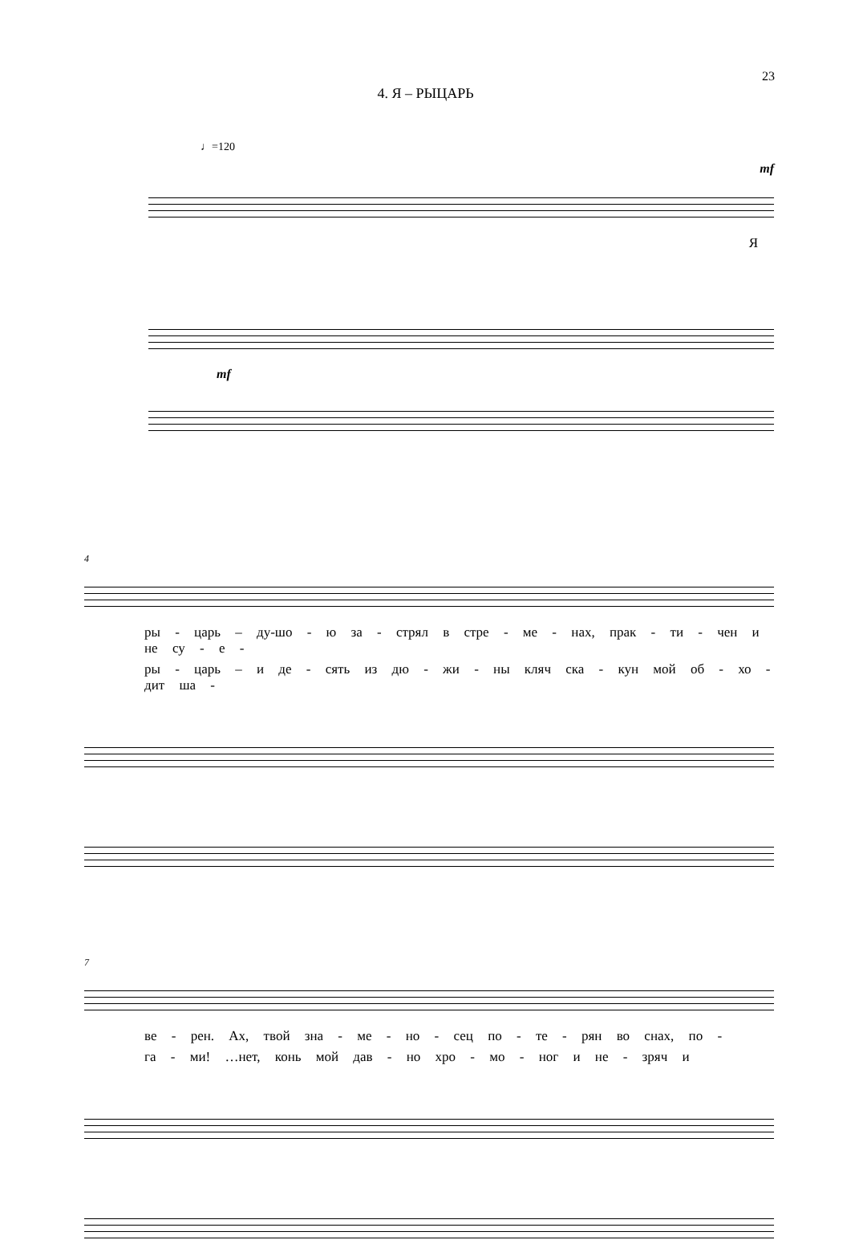23
4. Я – РЫЦАРЬ
♩=120
mf
Я
mf
4
ры - царь – ду-шо - ю за - стрял в стре - ме - нах, прак - ти - чен и не су - е -
ры - царь – и де - сять из дю - жи - ны кляч ска - кун мой об - хо - дит ша -
7
ве - рен. Ах, твой зна - ме - но - сец по - те - рян во снах, по -
га - ми! …нет, конь мой дав - но хро - мо - ног и не - зряч и